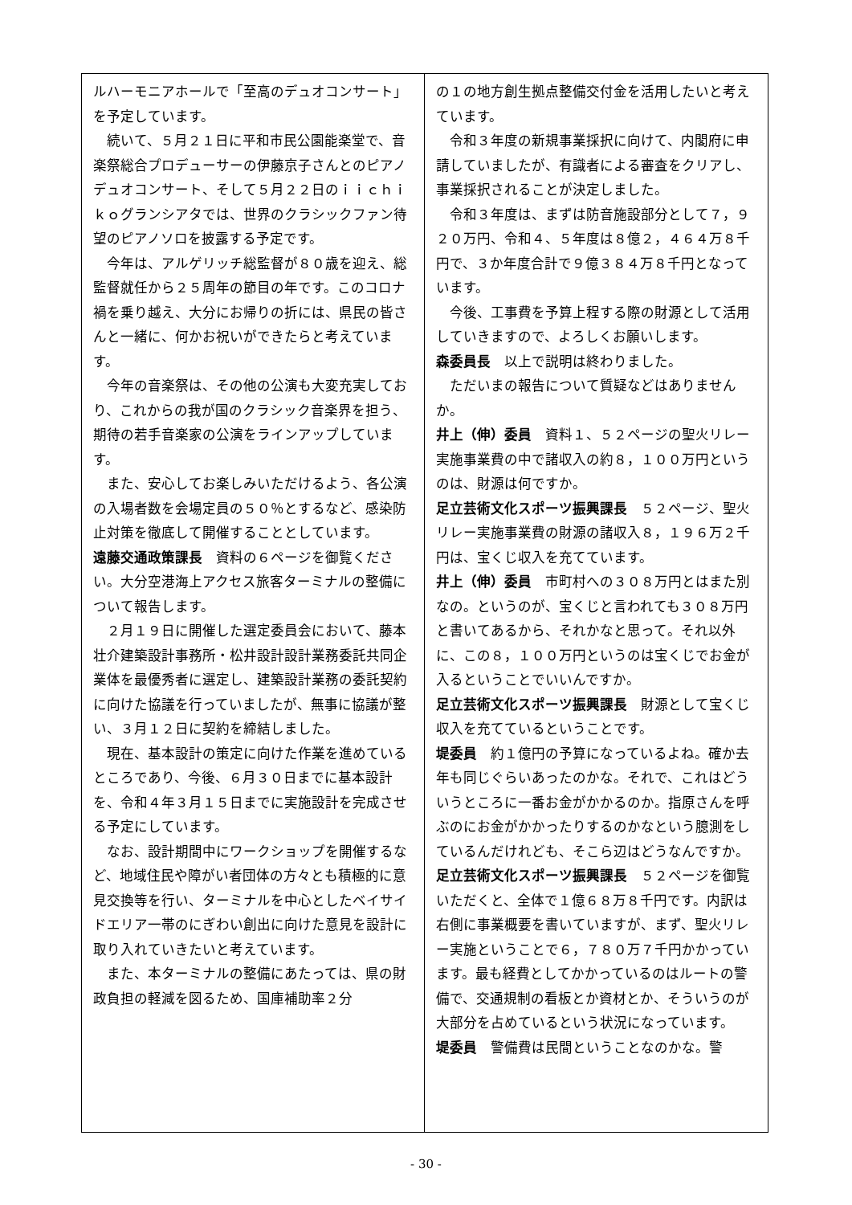ルハーモニアホールで「至高のデュオコンサート」を予定しています。
続いて、５月２１日に平和市民公園能楽堂で、音楽祭総合プロデューサーの伊藤京子さんとのピアノデュオコンサート、そして５月２２日のｉｉｃｈｉｋｏグランシアタでは、世界のクラシックファン待望のピアノソロを披露する予定です。
今年は、アルゲリッチ総監督が８０歳を迎え、総監督就任から２５周年の節目の年です。このコロナ禍を乗り越え、大分にお帰りの折には、県民の皆さんと一緒に、何かお祝いができたらと考えています。
今年の音楽祭は、その他の公演も大変充実しており、これからの我が国のクラシック音楽界を担う、期待の若手音楽家の公演をラインアップしています。
また、安心してお楽しみいただけるよう、各公演の入場者数を会場定員の５０％とするなど、感染防止対策を徹底して開催することとしています。
遠藤交通政策課長　資料の６ページを御覧ください。大分空港海上アクセス旅客ターミナルの整備について報告します。
２月１９日に開催した選定委員会において、藤本壮介建築設計事務所・松井設計設計業務委託共同企業体を最優秀者に選定し、建築設計業務の委託契約に向けた協議を行っていましたが、無事に協議が整い、３月１２日に契約を締結しました。
現在、基本設計の策定に向けた作業を進めているところであり、今後、６月３０日までに基本設計を、令和４年３月１５日までに実施設計を完成させる予定にしています。
なお、設計期間中にワークショップを開催するなど、地域住民や障がい者団体の方々とも積極的に意見交換等を行い、ターミナルを中心としたベイサイドエリア一帯のにぎわい創出に向けた意見を設計に取り入れていきたいと考えています。
また、本ターミナルの整備にあたっては、県の財政負担の軽減を図るため、国庫補助率２分
の１の地方創生拠点整備交付金を活用したいと考えています。
令和３年度の新規事業採択に向けて、内閣府に申請していましたが、有識者による審査をクリアし、事業採択されることが決定しました。
令和３年度は、まずは防音施設部分として７，９２０万円、令和４、５年度は８億２，４６４万８千円で、３か年度合計で９億３８４万８千円となっています。
今後、工事費を予算上程する際の財源として活用していきますので、よろしくお願いします。
森委員長　以上で説明は終わりました。
ただいまの報告について質疑などはありませんか。
井上（伸）委員　資料１、５２ページの聖火リレー実施事業費の中で諸収入の約８，１００万円というのは、財源は何ですか。
足立芸術文化スポーツ振興課長　５２ページ、聖火リレー実施事業費の財源の諸収入８，１９６万２千円は、宝くじ収入を充てています。
井上（伸）委員　市町村への３０８万円とはまた別なの。というのが、宝くじと言われても３０８万円と書いてあるから、それかなと思って。それ以外に、この８，１００万円というのは宝くじでお金が入るということでいいんですか。
足立芸術文化スポーツ振興課長　財源として宝くじ収入を充てているということです。
堤委員　約１億円の予算になっているよね。確か去年も同じぐらいあったのかな。それで、これはどういうところに一番お金がかかるのか。指原さんを呼ぶのにお金がかかったりするのかなという臆測をしているんだけれども、そこら辺はどうなんですか。
足立芸術文化スポーツ振興課長　５２ページを御覧いただくと、全体で１億６８万８千円です。内訳は右側に事業概要を書いていますが、まず、聖火リレー実施ということで６，７８０万７千円かかっています。最も経費としてかかっているのはルートの警備で、交通規制の看板とか資材とか、そういうのが大部分を占めているという状況になっています。
堤委員　警備費は民間ということなのかな。警
- 30 -